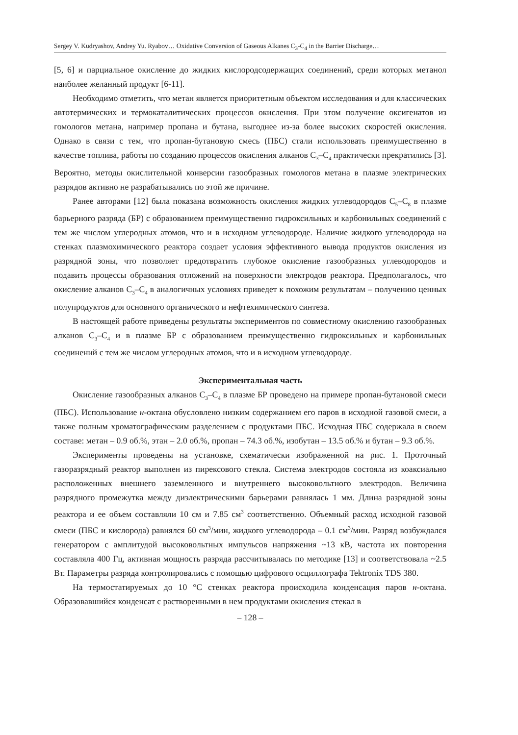Sergey V. Kudryashov, Andrey Yu. Ryabov… Oxidative Conversion of Gaseous Alkanes C<sub>3</sub>-C<sub>4</sub> in the Barrier Discharge…
[5, 6] и парциальное окисление до жидких кислородсодержащих соединений, среди которых метанол наиболее желанный продукт [6-11].
Необходимо отметить, что метан является приоритетным объектом исследования и для классических автотермических и термокаталитических процессов окисления. При этом получение оксигенатов из гомологов метана, например пропана и бутана, выгоднее из-за более высоких скоростей окисления. Однако в связи с тем, что пропан-бутановую смесь (ПБС) стали использовать преимущественно в качестве топлива, работы по созданию процессов окисления алканов C<sub>3</sub>–C<sub>4</sub> практически прекратились [3]. Вероятно, методы окислительной конверсии газообразных гомологов метана в плазме электрических разрядов активно не разрабатывались по этой же причине.
Ранее авторами [12] была показана возможность окисления жидких углеводородов C<sub>5</sub>–C<sub>8</sub> в плазме барьерного разряда (БР) с образованием преимущественно гидроксильных и карбонильных соединений с тем же числом углеродных атомов, что и в исходном углеводороде. Наличие жидкого углеводорода на стенках плазмохимического реактора создает условия эффективного вывода продуктов окисления из разрядной зоны, что позволяет предотвратить глубокое окисление газообразных углеводородов и подавить процессы образования отложений на поверхности электродов реактора. Предполагалось, что окисление алканов C<sub>3</sub>–C<sub>4</sub> в аналогичных условиях приведет к похожим результатам – получению ценных полупродуктов для основного органического и нефтехимического синтеза.
В настоящей работе приведены результаты экспериментов по совместному окислению газообразных алканов C<sub>3</sub>–C<sub>4</sub> и в плазме БР с образованием преимущественно гидроксильных и карбонильных соединений с тем же числом углеродных атомов, что и в исходном углеводороде.
Экспериментальная часть
Окисление газообразных алканов C<sub>3</sub>–C<sub>4</sub> в плазме БР проведено на примере пропан-бутановой смеси (ПБС). Использование н-октана обусловлено низким содержанием его паров в исходной газовой смеси, а также полным хроматографическим разделением с продуктами ПБС. Исходная ПБС содержала в своем составе: метан – 0.9 об.%, этан – 2.0 об.%, пропан – 74.3 об.%, изобутан – 13.5 об.% и бутан – 9.3 об.%.
Эксперименты проведены на установке, схематически изображенной на рис. 1. Проточный газоразрядный реактор выполнен из пирексового стекла. Система электродов состояла из коаксиально расположенных внешнего заземленного и внутреннего высоковольтного электродов. Величина разрядного промежутка между диэлектрическими барьерами равнялась 1 мм. Длина разрядной зоны реактора и ее объем составляли 10 см и 7.85 см<sup>3</sup> соответственно. Объемный расход исходной газовой смеси (ПБС и кислорода) равнялся 60 см<sup>3</sup>/мин, жидкого углеводорода – 0.1 см<sup>3</sup>/мин. Разряд возбуждался генератором с амплитудой высоковольтных импульсов напряжения ~13 кВ, частота их повторения составляла 400 Гц, активная мощность разряда рассчитывалась по методике [13] и соответствовала ~2.5 Вт. Параметры разряда контролировались с помощью цифрового осциллографа Tektronix TDS 380.
На термостатируемых до 10 °C стенках реактора происходила конденсация паров н-октана. Образовавшийся конденсат с растворенными в нем продуктами окисления стекал в
– 128 –